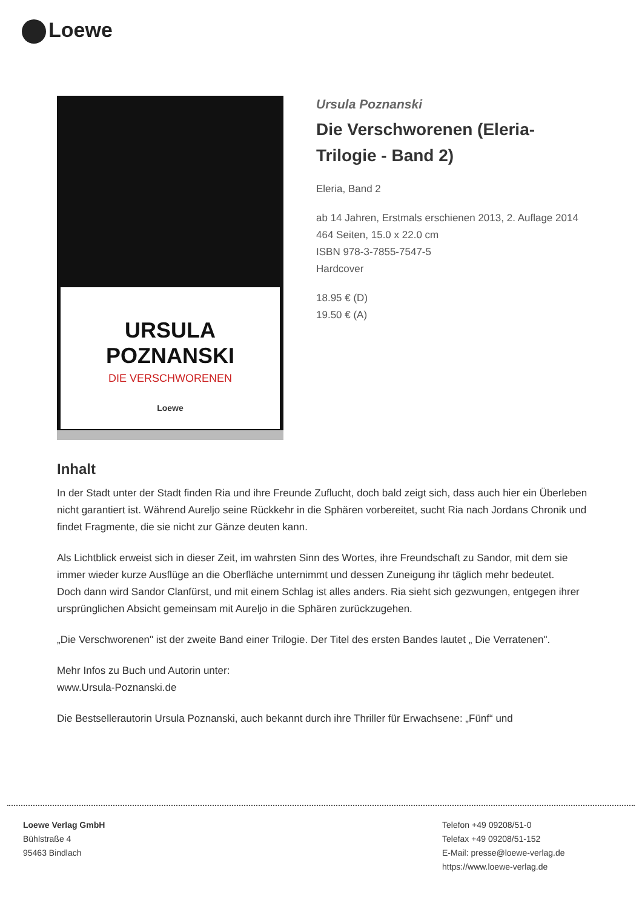Loewe
URSULA
POZNANSKI
DIE VERSCHWORENEN
Loewe
Ursula Poznanski
Die Verschworenen (Eleria-Trilogie - Band 2)
Eleria, Band 2
ab 14 Jahren, Erstmals erschienen 2013, 2. Auflage 2014
464 Seiten, 15.0 x 22.0 cm
ISBN 978-3-7855-7547-5
Hardcover
18.95 € (D)
19.50 € (A)
Inhalt
In der Stadt unter der Stadt finden Ria und ihre Freunde Zuflucht, doch bald zeigt sich, dass auch hier ein Überleben nicht garantiert ist. Während Aureljo seine Rückkehr in die Sphären vorbereitet, sucht Ria nach Jordans Chronik und findet Fragmente, die sie nicht zur Gänze deuten kann.
Als Lichtblick erweist sich in dieser Zeit, im wahrsten Sinn des Wortes, ihre Freundschaft zu Sandor, mit dem sie immer wieder kurze Ausflüge an die Oberfläche unternimmt und dessen Zuneigung ihr täglich mehr bedeutet.
Doch dann wird Sandor Clanfürst, und mit einem Schlag ist alles anders. Ria sieht sich gezwungen, entgegen ihrer ursprünglichen Absicht gemeinsam mit Aureljo in die Sphären zurückzugehen.
„Die Verschworenen" ist der zweite Band einer Trilogie. Der Titel des ersten Bandes lautet „ Die Verratenen".
Mehr Infos zu Buch und Autorin unter:
www.Ursula-Poznanski.de
Die Bestsellerautorin Ursula Poznanski, auch bekannt durch ihre Thriller für Erwachsene: „Fünf“ und
Loewe Verlag GmbH
Bühlstraße 4
95463 Bindlach
Telefon +49 09208/51-0
Telefax +49 09208/51-152
E-Mail: presse@loewe-verlag.de
https://www.loewe-verlag.de